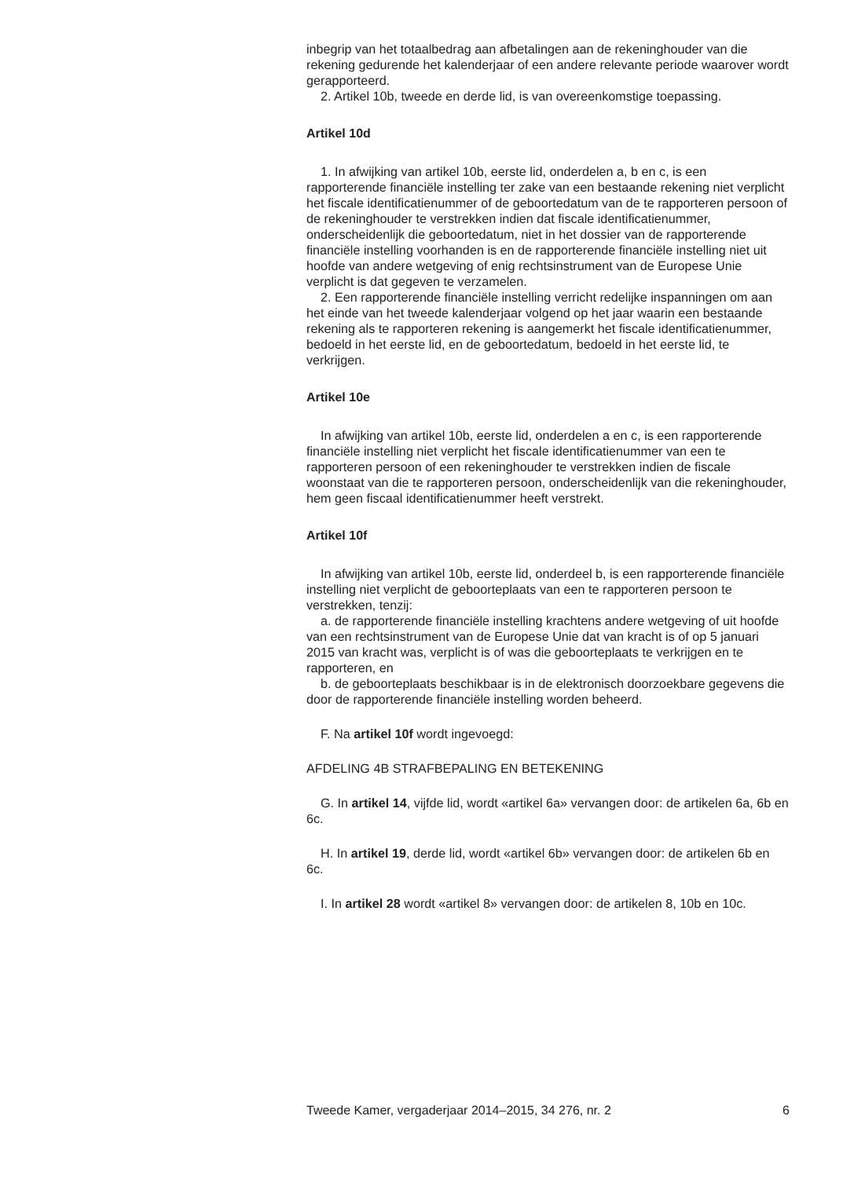inbegrip van het totaalbedrag aan afbetalingen aan de rekeninghouder van die rekening gedurende het kalenderjaar of een andere relevante periode waarover wordt gerapporteerd.
2. Artikel 10b, tweede en derde lid, is van overeenkomstige toepassing.
Artikel 10d
1. In afwijking van artikel 10b, eerste lid, onderdelen a, b en c, is een rapporterende financiële instelling ter zake van een bestaande rekening niet verplicht het fiscale identificatienummer of de geboortedatum van de te rapporteren persoon of de rekeninghouder te verstrekken indien dat fiscale identificatienummer, onderscheidenlijk die geboortedatum, niet in het dossier van de rapporterende financiële instelling voorhanden is en de rapporterende financiële instelling niet uit hoofde van andere wetgeving of enig rechtsinstrument van de Europese Unie verplicht is dat gegeven te verzamelen.
2. Een rapporterende financiële instelling verricht redelijke inspanningen om aan het einde van het tweede kalenderjaar volgend op het jaar waarin een bestaande rekening als te rapporteren rekening is aangemerkt het fiscale identificatienummer, bedoeld in het eerste lid, en de geboortedatum, bedoeld in het eerste lid, te verkrijgen.
Artikel 10e
In afwijking van artikel 10b, eerste lid, onderdelen a en c, is een rapporterende financiële instelling niet verplicht het fiscale identificatienummer van een te rapporteren persoon of een rekeninghouder te verstrekken indien de fiscale woonstaat van die te rapporteren persoon, onderscheidenlijk van die rekeninghouder, hem geen fiscaal identificatienummer heeft verstrekt.
Artikel 10f
In afwijking van artikel 10b, eerste lid, onderdeel b, is een rapporterende financiële instelling niet verplicht de geboorteplaats van een te rapporteren persoon te verstrekken, tenzij:
a. de rapporterende financiële instelling krachtens andere wetgeving of uit hoofde van een rechtsinstrument van de Europese Unie dat van kracht is of op 5 januari 2015 van kracht was, verplicht is of was die geboorteplaats te verkrijgen en te rapporteren, en
b. de geboorteplaats beschikbaar is in de elektronisch doorzoekbare gegevens die door de rapporterende financiële instelling worden beheerd.
F. Na artikel 10f wordt ingevoegd:
AFDELING 4B STRAFBEPALING EN BETEKENING
G. In artikel 14, vijfde lid, wordt «artikel 6a» vervangen door: de artikelen 6a, 6b en 6c.
H. In artikel 19, derde lid, wordt «artikel 6b» vervangen door: de artikelen 6b en 6c.
I. In artikel 28 wordt «artikel 8» vervangen door: de artikelen 8, 10b en 10c.
Tweede Kamer, vergaderjaar 2014–2015, 34 276, nr. 2 6